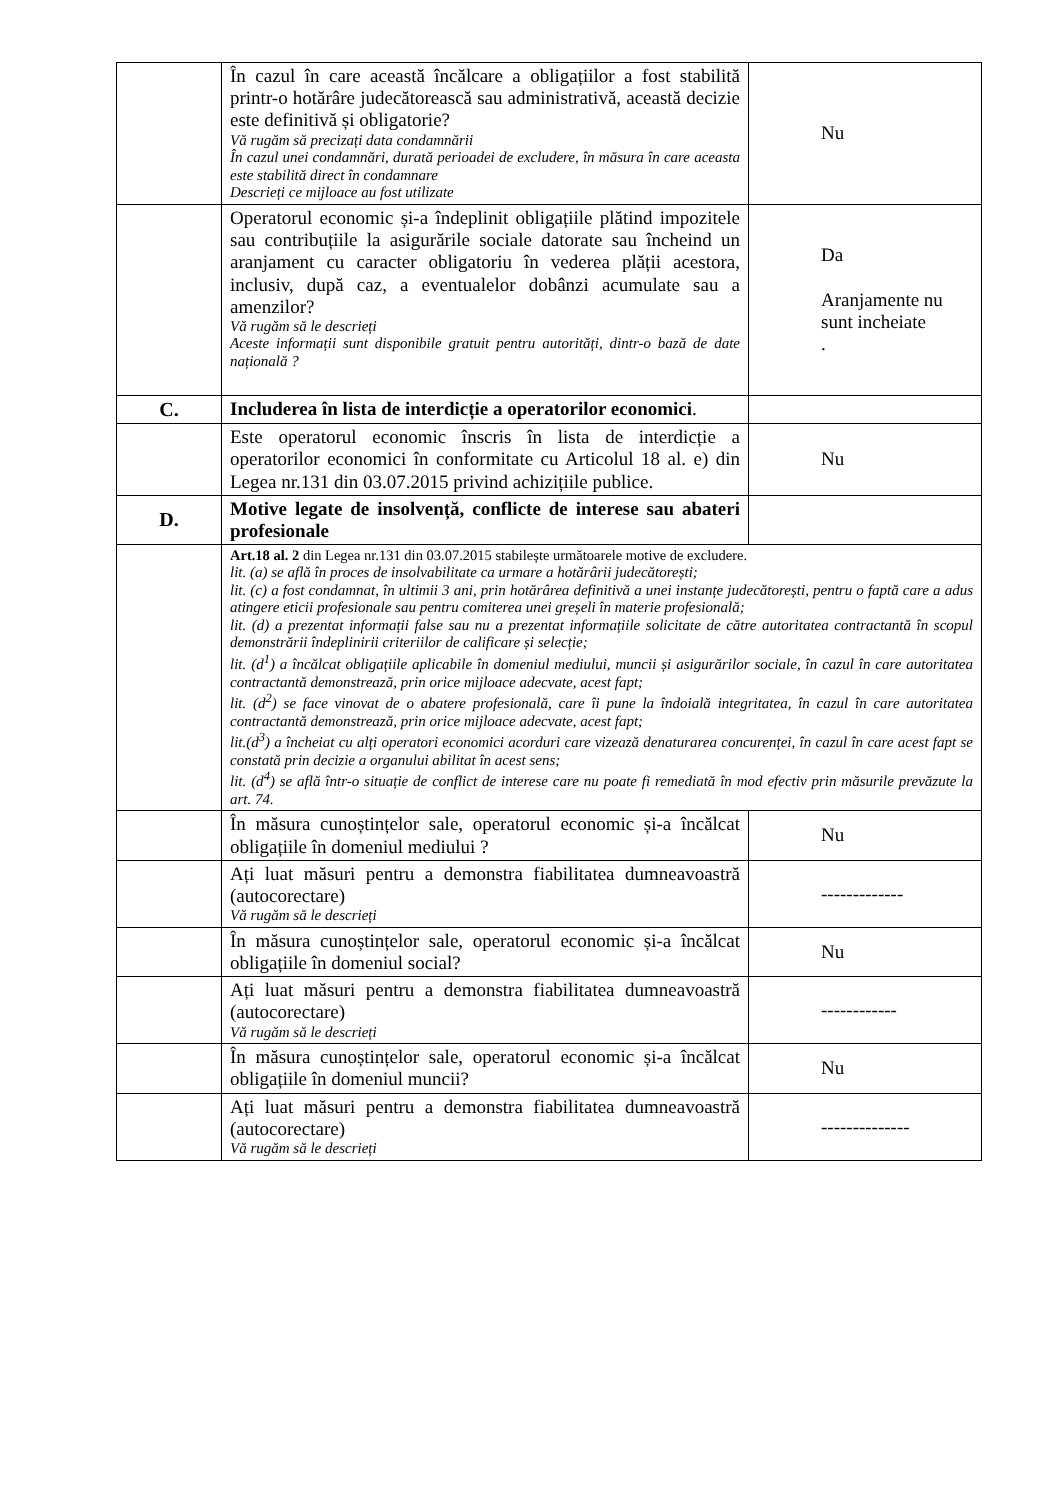| | În cazul în care această încălcare a obligațiilor a fost stabilită printr-o hotărâre judecătorească sau administrativă, această decizie este definitivă și obligatorie? Vă rugăm să precizați data condamnării În cazul unei condamnări, durată perioadei de excludere, în măsura în care aceasta este stabilită direct în condamnare Descrieți ce mijloace au fost utilizate | Nu |
| | Operatorul economic și-a îndeplinit obligațiile plătind impozitele sau contribuțiile la asigurările sociale datorate sau încheind un aranjament cu caracter obligatoriu în vederea plății acestora, inclusiv, după caz, a eventualelor dobânzi acumulate sau a amenzilor? Vă rugăm să le descrieți Aceste informații sunt disponibile gratuit pentru autorități, dintr-o bază de date națională ? | Da Aranjamente nu sunt incheiate . |
| C. | Includerea în lista de interdicție a operatorilor economici . | |
| | Este operatorul economic înscris în lista de interdicție a operatorilor economici în conformitate cu Articolul 18 al. e) din Legea nr.131 din 03.07.2015 privind achizițiile publice. | Nu |
| D. | Motive legate de insolvență, conflicte de interese sau abateri profesionale | |
| | Art.18 al. 2 din Legea nr.131 din 03.07.2015 stabilește următoarele motive de excludere. lit. (a) se află în proces de insolvabilitate ca urmare a hotărârii judecătorești; lit. (c) a fost condamnat, în ultimii 3 ani, prin hotărârea definitivă a unei instanțe judecătorești, pentru o faptă care a adus atingere eticii profesionale sau pentru comiterea unei greșeli în materie profesională; lit. (d) a prezentat informații false sau nu a prezentat informațiile solicitate de către autoritatea contractantă în scopul demonstrării îndeplinirii criteriilor de calificare și selecție; lit. (d<sup>1</sup>) a încălcat obligațiile aplicabile în domeniul mediului, muncii și asigurărilor sociale, în cazul în care autoritatea contractantă demonstrează, prin orice mijloace adecvate, acest fapt; lit. (d<sup>2</sup>) se face vinovat de o abatere profesională, care îi pune la îndoială integritatea, în cazul în care autoritatea contractantă demonstrează, prin orice mijloace adecvate, acest fapt; lit.(d<sup>3</sup>) a încheiat cu alți operatori economici acorduri care vizează denaturarea concurenței, în cazul în care acest fapt se constată prin decizie a organului abilitat în acest sens; lit. (d<sup>4</sup>) se află într-o situație de conflict de interese care nu poate fi remediată în mod efectiv prin măsurile prevăzute la art. 74. | |
| | În măsura cunoștințelor sale, operatorul economic și-a încălcat obligațiile în domeniul mediului ? | Nu |
| | Ați luat măsuri pentru a demonstra fiabilitatea dumneavoastră (autocorectare) Vă rugăm să le descrieți | ------------- |
| | În măsura cunoștințelor sale, operatorul economic și-a încălcat obligațiile în domeniul social? | Nu |
| | Ați luat măsuri pentru a demonstra fiabilitatea dumneavoastră (autocorectare) Vă rugăm să le descrieți | ------------ |
| | În măsura cunoștințelor sale, operatorul economic și-a încălcat obligațiile în domeniul muncii? | Nu |
| | Ați luat măsuri pentru a demonstra fiabilitatea dumneavoastră (autocorectare) Vă rugăm să le descrieți | -------------- |